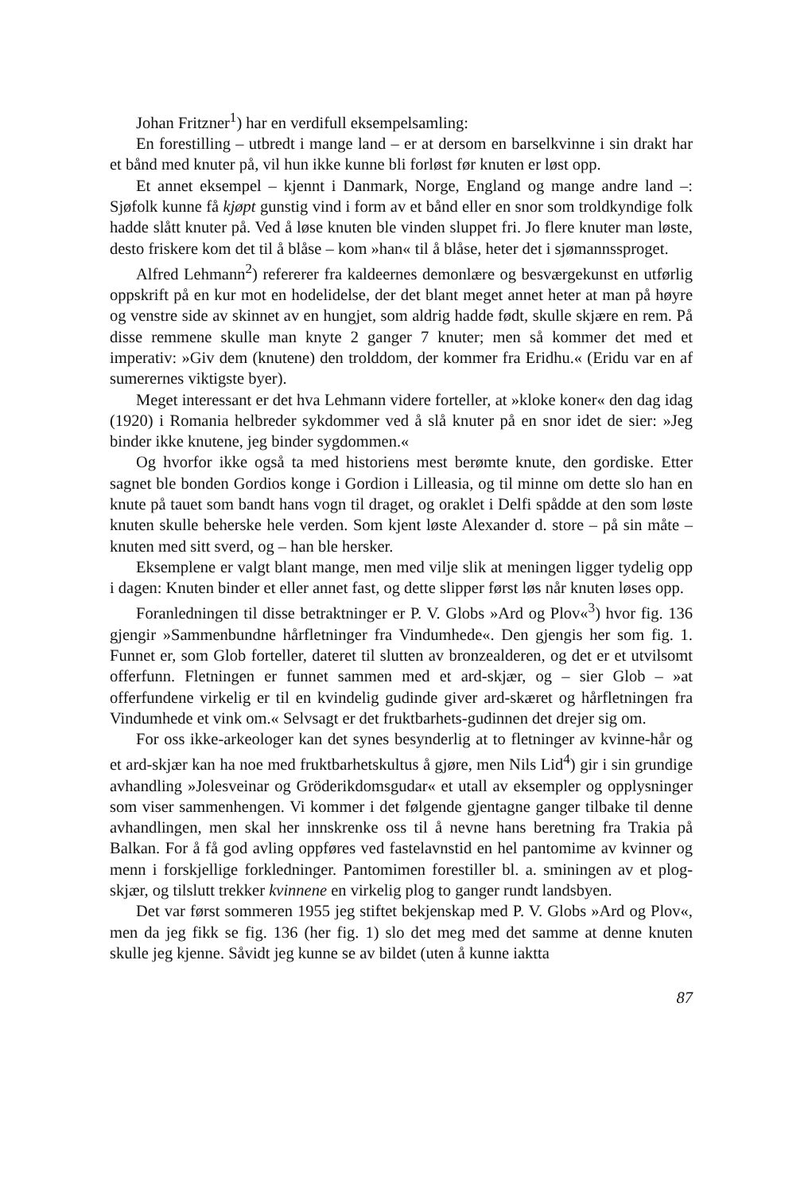Johan Fritzner<sup>1</sup>) har en verdifull eksempelsamling:
En forestilling – utbredt i mange land – er at dersom en barselkvinne i sin drakt har et bånd med knuter på, vil hun ikke kunne bli forløst før knuten er løst opp.
Et annet eksempel – kjennt i Danmark, Norge, England og mange andre land –: Sjøfolk kunne få kjøpt gunstig vind i form av et bånd eller en snor som troldkyndige folk hadde slått knuter på. Ved å løse knuten ble vinden sluppet fri. Jo flere knuter man løste, desto friskere kom det til å blåse – kom »han« til å blåse, heter det i sjømannssproget.
Alfred Lehmann<sup>2</sup>) refererer fra kaldeernes demonlære og besværgekunst en utførlig oppskrift på en kur mot en hodelidelse, der det blant meget annet heter at man på høyre og venstre side av skinnet av en hungjet, som aldrig hadde født, skulle skjære en rem. På disse remmene skulle man knyte 2 ganger 7 knuter; men så kommer det med et imperativ: »Giv dem (knutene) den trolddom, der kommer fra Eridhu.« (Eridu var en af sumerernes viktigste byer).
Meget interessant er det hva Lehmann videre forteller, at »kloke koner« den dag idag (1920) i Romania helbreder sykdommer ved å slå knuter på en snor idet de sier: »Jeg binder ikke knutene, jeg binder sygdommen.«
Og hvorfor ikke også ta med historiens mest berømte knute, den gordiske. Etter sagnet ble bonden Gordios konge i Gordion i Lilleasia, og til minne om dette slo han en knute på tauet som bandt hans vogn til draget, og oraklet i Delfi spådde at den som løste knuten skulle beherske hele verden. Som kjent løste Alexander d. store – på sin måte – knuten med sitt sverd, og – han ble hersker.
Eksemplene er valgt blant mange, men med vilje slik at meningen ligger tydelig opp i dagen: Knuten binder et eller annet fast, og dette slipper først løs når knuten løses opp.
Foranledningen til disse betraktninger er P. V. Globs »Ard og Plov«<sup>3</sup>) hvor fig. 136 gjengir »Sammenbundne hårfletninger fra Vindumhede«. Den gjengis her som fig. 1. Funnet er, som Glob forteller, dateret til slutten av bronzealderen, og det er et utvilsomt offerfunn. Fletningen er funnet sammen med et ard-skjær, og – sier Glob – »at offerfundene virkelig er til en kvindelig gudinde giver ard-skæret og hårfletningen fra Vindumhede et vink om.« Selvsagt er det fruktbarhets-gudinnen det drejer sig om.
For oss ikke-arkeologer kan det synes besynderlig at to fletninger av kvinne-hår og et ard-skjær kan ha noe med fruktbarhetskultus å gjøre, men Nils Lid<sup>4</sup>) gir i sin grundige avhandling »Jolesveinar og Gröderikdomsgudar« et utall av eksempler og opplysninger som viser sammenhengen. Vi kommer i det følgende gjentagne ganger tilbake til denne avhandlingen, men skal her innskrenke oss til å nevne hans beretning fra Trakia på Balkan. For å få god avling oppføres ved fastelavnstid en hel pantomime av kvinner og menn i forskjellige forkledninger. Pantomimen forestiller bl. a. sminingen av et plog-skjær, og tilslutt trekker kvinnene en virkelig plog to ganger rundt landsbyen.
Det var først sommeren 1955 jeg stiftet bekjenskap med P. V. Globs »Ard og Plov«, men da jeg fikk se fig. 136 (her fig. 1) slo det meg med det samme at denne knuten skulle jeg kjenne. Såvidt jeg kunne se av bildet (uten å kunne iaktta
87